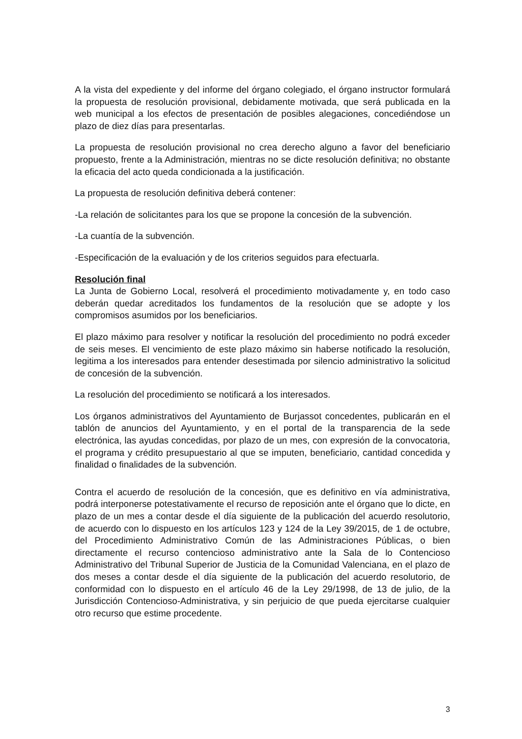A la vista del expediente y del informe del órgano colegiado, el órgano instructor formulará la propuesta de resolución provisional, debidamente motivada, que será publicada en la web municipal a los efectos de presentación de posibles alegaciones, concediéndose un plazo de diez días para presentarlas.
La propuesta de resolución provisional no crea derecho alguno a favor del beneficiario propuesto, frente a la Administración, mientras no se dicte resolución definitiva; no obstante la eficacia del acto queda condicionada a la justificación.
La propuesta de resolución definitiva deberá contener:
-La relación de solicitantes para los que se propone la concesión de la subvención.
-La cuantía de la subvención.
-Especificación de la evaluación y de los criterios seguidos para efectuarla.
Resolución final
La Junta de Gobierno Local, resolverá el procedimiento motivadamente y, en todo caso deberán quedar acreditados los fundamentos de la resolución que se adopte y los compromisos asumidos por los beneficiarios.
El plazo máximo para resolver y notificar la resolución del procedimiento no podrá exceder de seis meses. El vencimiento de este plazo máximo sin haberse notificado la resolución, legitima a los interesados para entender desestimada por silencio administrativo la solicitud de concesión de la subvención.
La resolución del procedimiento se notificará a los interesados.
Los órganos administrativos del Ayuntamiento de Burjassot concedentes, publicarán en el tablón de anuncios del Ayuntamiento, y en el portal de la transparencia de la sede electrónica, las ayudas concedidas, por plazo de un mes, con expresión de la convocatoria, el programa y crédito presupuestario al que se imputen, beneficiario, cantidad concedida y finalidad o finalidades de la subvención.
Contra el acuerdo de resolución de la concesión, que es definitivo en vía administrativa, podrá interponerse potestativamente el recurso de reposición ante el órgano que lo dicte, en plazo de un mes a contar desde el día siguiente de la publicación del acuerdo resolutorio, de acuerdo con lo dispuesto en los artículos 123 y 124 de la Ley 39/2015, de 1 de octubre, del Procedimiento Administrativo Común de las Administraciones Públicas, o bien directamente el recurso contencioso administrativo ante la Sala de lo Contencioso Administrativo del Tribunal Superior de Justicia de la Comunidad Valenciana, en el plazo de dos meses a contar desde el día siguiente de la publicación del acuerdo resolutorio, de conformidad con lo dispuesto en el artículo 46 de la Ley 29/1998, de 13 de julio, de la Jurisdicción Contencioso-Administrativa, y sin perjuicio de que pueda ejercitarse cualquier otro recurso que estime procedente.
3